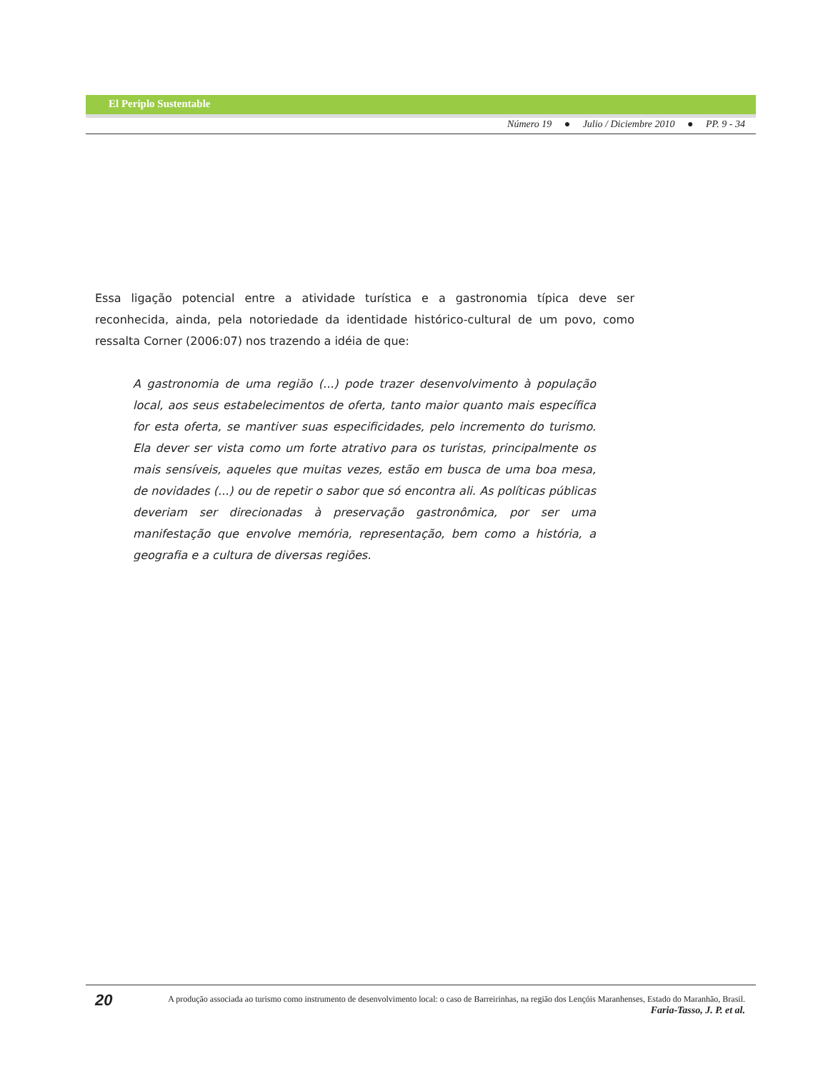El Periplo Sustentable
Número 19 ● Julio / Diciembre 2010 ● PP. 9 - 34
Essa ligação potencial entre a atividade turística e a gastronomia típica deve ser reconhecida, ainda, pela notoriedade da identidade histórico-cultural de um povo, como ressalta Corner (2006:07) nos trazendo a idéia de que:
A gastronomia de uma região (...) pode trazer desenvolvimento à população local, aos seus estabelecimentos de oferta, tanto maior quanto mais específica for esta oferta, se mantiver suas especificidades, pelo incremento do turismo. Ela dever ser vista como um forte atrativo para os turistas, principalmente os mais sensíveis, aqueles que muitas vezes, estão em busca de uma boa mesa, de novidades (...) ou de repetir o sabor que só encontra ali. As políticas públicas deveriam ser direcionadas à preservação gastronômica, por ser uma manifestação que envolve memória, representação, bem como a história, a geografia e a cultura de diversas regiões.
20
A produção associada ao turismo como instrumento de desenvolvimento local: o caso de Barreirinhas, na região dos Lençóis Maranhenses, Estado do Maranhão, Brasil.
Faria-Tasso, J. P. et al.